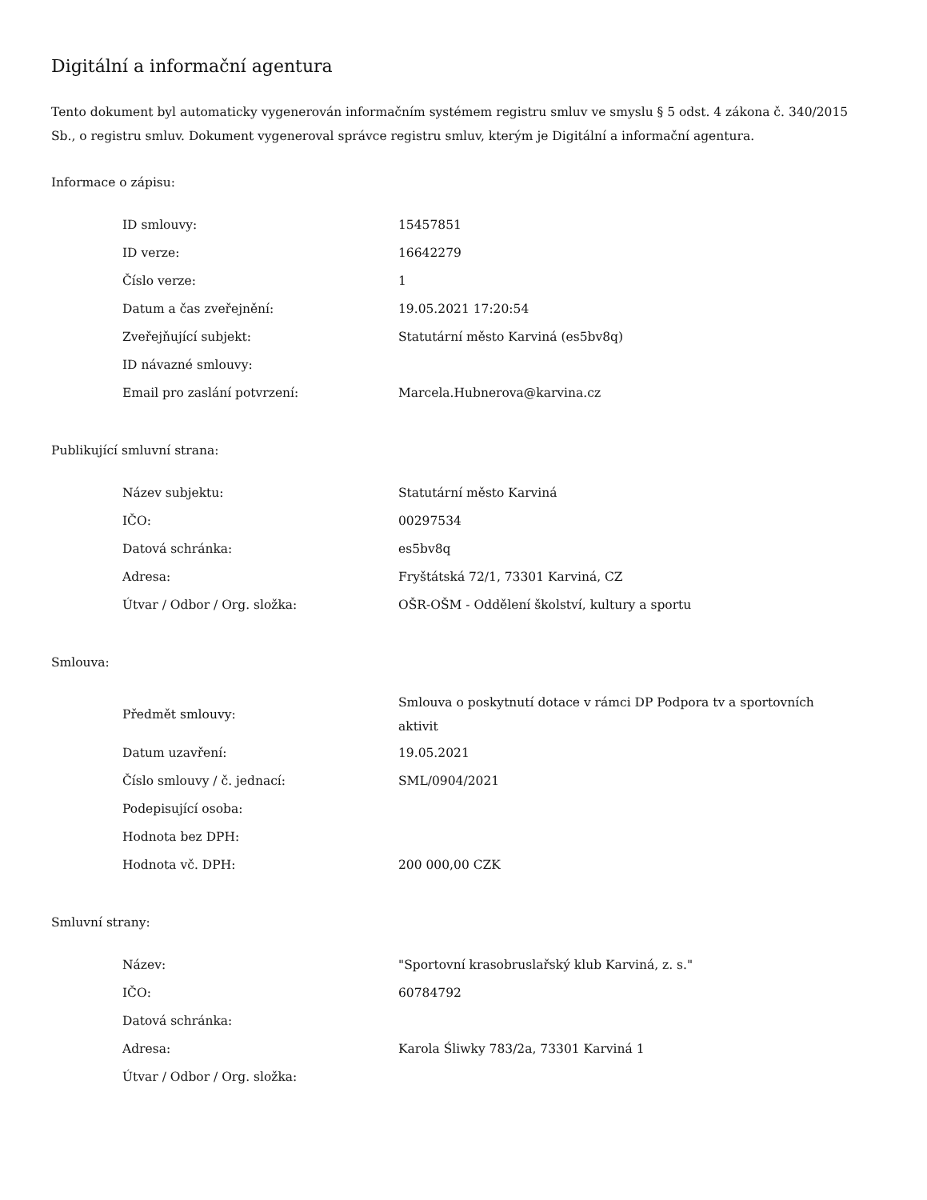Digitální a informační agentura
Tento dokument byl automaticky vygenerován informačním systémem registru smluv ve smyslu § 5 odst. 4 zákona č. 340/2015 Sb., o registru smluv. Dokument vygeneroval správce registru smluv, kterým je Digitální a informační agentura.
Informace o zápisu:
| ID smlouvy: | 15457851 |
| ID verze: | 16642279 |
| Číslo verze: | 1 |
| Datum a čas zveřejnění: | 19.05.2021 17:20:54 |
| Zveřejňující subjekt: | Statutární město Karviná (es5bv8q) |
| ID návazné smlouvy: | |
| Email pro zaslání potvrzení: | Marcela.Hubnerova@karvina.cz |
Publikující smluvní strana:
| Název subjektu: | Statutární město Karviná |
| IČO: | 00297534 |
| Datová schránka: | es5bv8q |
| Adresa: | Fryštátská 72/1, 73301 Karviná, CZ |
| Útvar / Odbor / Org. složka: | OŠR-OŠM - Oddělení školství, kultury a sportu |
Smlouva:
| Předmět smlouvy: | Smlouva o poskytnutí dotace v rámci DP Podpora tv a sportovních aktivit |
| Datum uzavření: | 19.05.2021 |
| Číslo smlouvy / č. jednací: | SML/0904/2021 |
| Podepisující osoba: | |
| Hodnota bez DPH: | |
| Hodnota vč. DPH: | 200 000,00 CZK |
Smluvní strany:
| Název: | "Sportovní krasobruslařský klub Karviná, z. s." |
| IČO: | 60784792 |
| Datová schránka: | |
| Adresa: | Karola Śliwky 783/2a, 73301 Karviná 1 |
| Útvar / Odbor / Org. složka: | |